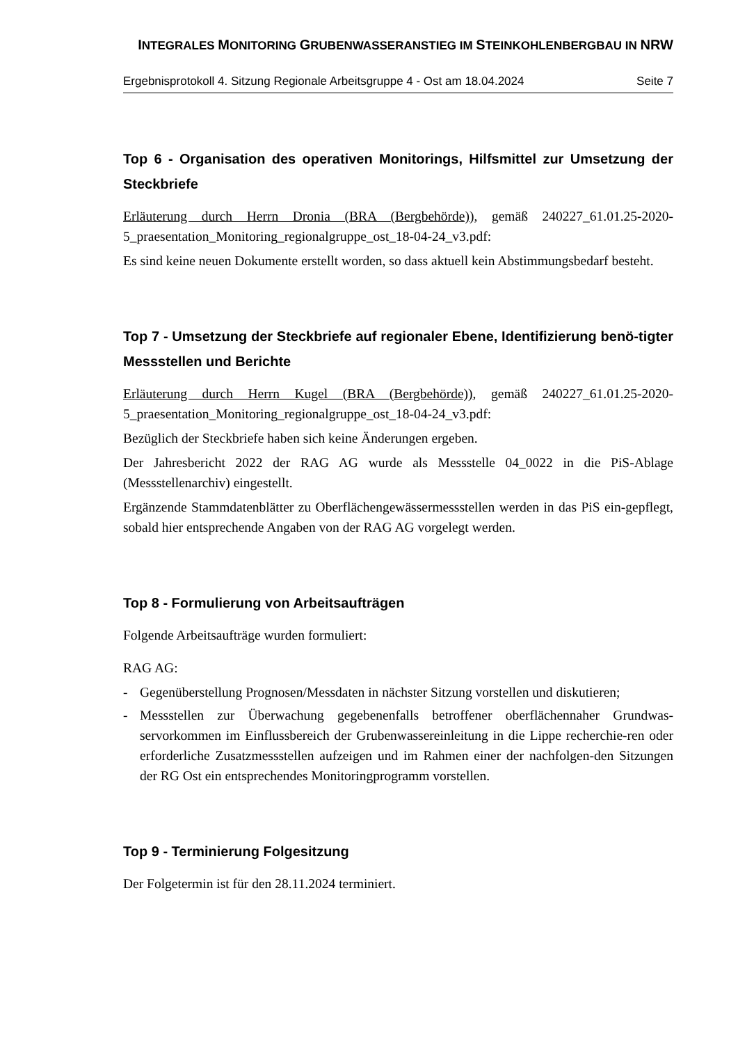INTEGRALES MONITORING GRUBENWASSERANSTIEG IM STEINKOHLENBERGBAU IN NRW
Ergebnisprotokoll 4. Sitzung Regionale Arbeitsgruppe 4 - Ost am 18.04.2024 Seite 7
Top 6 - Organisation des operativen Monitorings, Hilfsmittel zur Umsetzung der Steckbriefe
Erläuterung durch Herrn Dronia (BRA (Bergbehörde)), gemäß 240227_61.01.25-2020-5_praesentation_Monitoring_regionalgruppe_ost_18-04-24_v3.pdf:
Es sind keine neuen Dokumente erstellt worden, so dass aktuell kein Abstimmungsbedarf besteht.
Top 7 - Umsetzung der Steckbriefe auf regionaler Ebene, Identifizierung benö-tigter Messstellen und Berichte
Erläuterung durch Herrn Kugel (BRA (Bergbehörde)), gemäß 240227_61.01.25-2020-5_praesentation_Monitoring_regionalgruppe_ost_18-04-24_v3.pdf:
Bezüglich der Steckbriefe haben sich keine Änderungen ergeben.
Der Jahresbericht 2022 der RAG AG wurde als Messstelle 04_0022 in die PiS-Ablage (Messstellenarchiv) eingestellt.
Ergänzende Stammdatenblätter zu Oberflächengewässermessstellen werden in das PiS ein-gepflegt, sobald hier entsprechende Angaben von der RAG AG vorgelegt werden.
Top 8 - Formulierung von Arbeitsaufträgen
Folgende Arbeitsaufträge wurden formuliert:
RAG AG:
- Gegenüberstellung Prognosen/Messdaten in nächster Sitzung vorstellen und diskutieren;
- Messstellen zur Überwachung gegebenenfalls betroffener oberflächennaher Grundwas-servorkommen im Einflussbereich der Grubenwassereinleitung in die Lippe recherchie-ren oder erforderliche Zusatzmessstellen aufzeigen und im Rahmen einer der nachfolgen-den Sitzungen der RG Ost ein entsprechendes Monitoringprogramm vorstellen.
Top 9 - Terminierung Folgesitzung
Der Folgetermin ist für den 28.11.2024 terminiert.